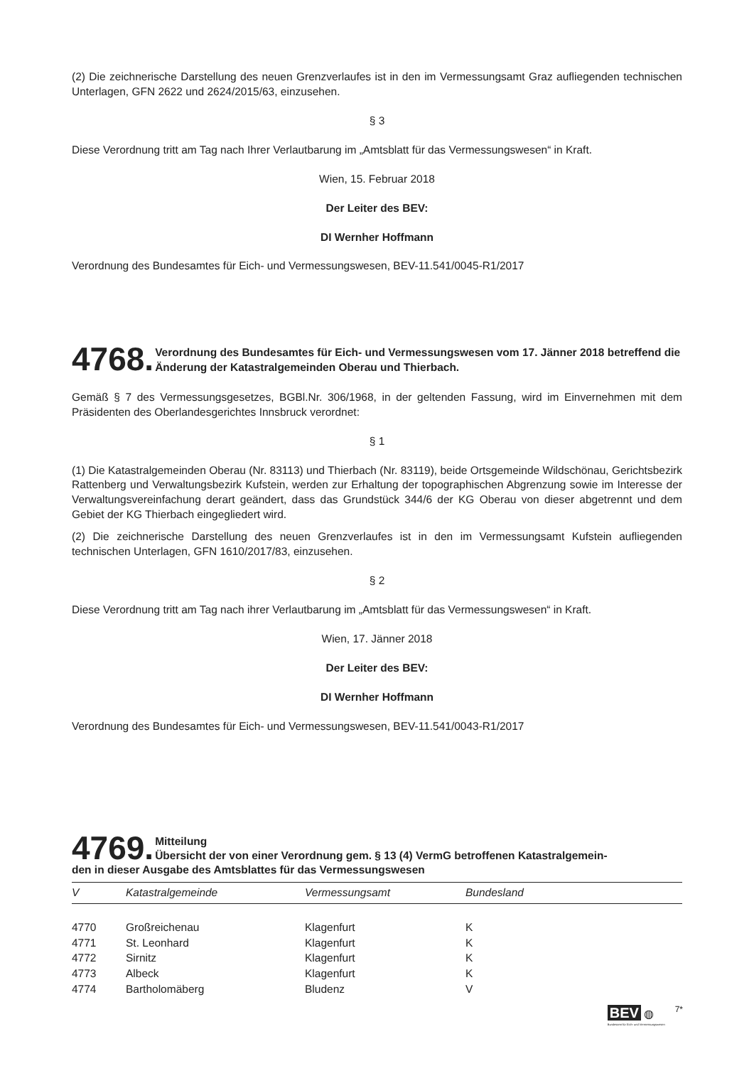(2) Die zeichnerische Darstellung des neuen Grenzverlaufes ist in den im Vermessungsamt Graz aufliegenden technischen Unterlagen, GFN 2622 und 2624/2015/63, einzusehen.
§ 3
Diese Verordnung tritt am Tag nach Ihrer Verlautbarung im „Amtsblatt für das Vermessungswesen“ in Kraft.
Wien, 15. Februar 2018
Der Leiter des BEV:
DI Wernher Hoffmann
Verordnung des Bundesamtes für Eich- und Vermessungswesen, BEV-11.541/0045-R1/2017
4768. Verordnung des Bundesamtes für Eich- und Vermessungswesen vom 17. Jänner 2018 betreffend die Änderung der Katastralgemeinden Oberau und Thierbach.
Gemäß § 7 des Vermessungsgesetzes, BGBl.Nr. 306/1968, in der geltenden Fassung, wird im Einvernehmen mit dem Präsidenten des Oberlandesgerichtes Innsbruck verordnet:
§ 1
(1) Die Katastralgemeinden Oberau (Nr. 83113) und Thierbach (Nr. 83119), beide Ortsgemeinde Wildschönau, Gerichtsbezirk Rattenberg und Verwaltungsbezirk Kufstein, werden zur Erhaltung der topographischen Abgrenzung sowie im Interesse der Verwaltungsvereinfachung derart geändert, dass das Grundstück 344/6 der KG Oberau von dieser abgetrennt und dem Gebiet der KG Thierbach eingegliedert wird.
(2) Die zeichnerische Darstellung des neuen Grenzverlaufes ist in den im Vermessungsamt Kufstein aufliegenden technischen Unterlagen, GFN 1610/2017/83, einzusehen.
§ 2
Diese Verordnung tritt am Tag nach ihrer Verlautbarung im „Amtsblatt für das Vermessungswesen“ in Kraft.
Wien, 17. Jänner 2018
Der Leiter des BEV:
DI Wernher Hoffmann
Verordnung des Bundesamtes für Eich- und Vermessungswesen, BEV-11.541/0043-R1/2017
4769. Mitteilung
Übersicht der von einer Verordnung gem. § 13 (4) VermG betroffenen Katastralgemein-
den in dieser Ausgabe des Amtsblattes für das Vermessungswesen
| V | Katastralgemeinde | Vermessungsamt | Bundesland |
| --- | --- | --- | --- |
| 4770 | Großreichenau | Klagenfurt | K |
| 4771 | St. Leonhard | Klagenfurt | K |
| 4772 | Sirnitz | Klagenfurt | K |
| 4773 | Albeck | Klagenfurt | K |
| 4774 | Bartholomäberg | Bludenz | V |
BEV ◍
Bundesamt für Eich- und Vermessungswesen
7*